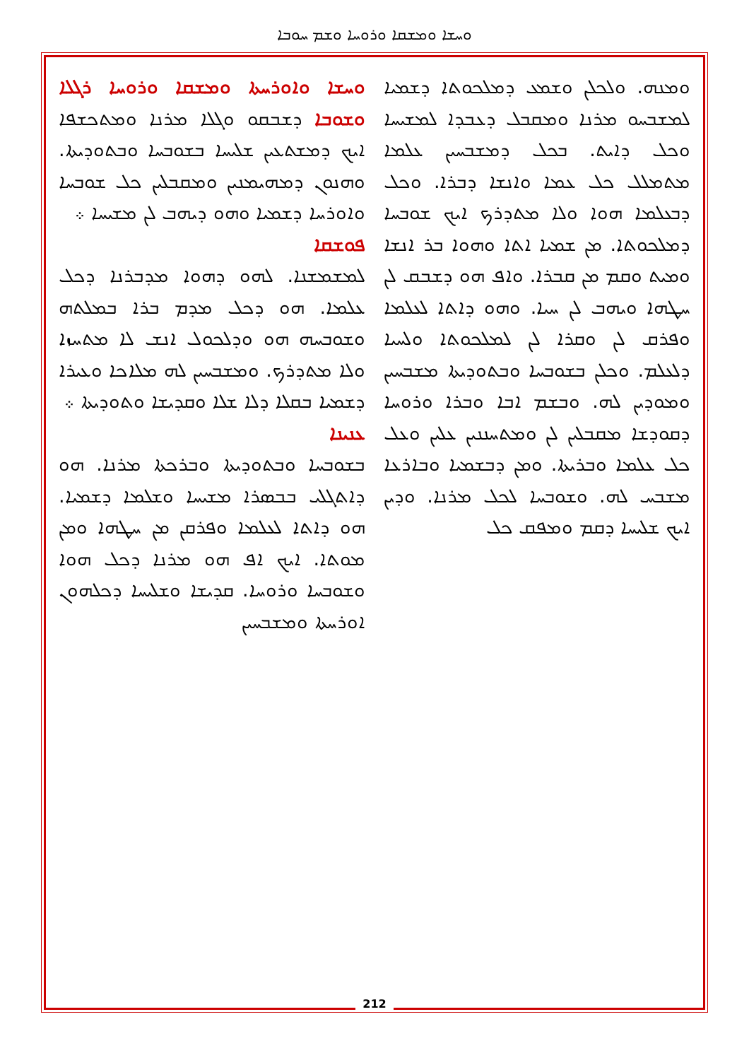ܘܚܫܐ ܘܡܫܩܐ ܘܪܘܚܐ ܘܫܡ ܚܘܒܐ
ܘܚܫܐ ܘܐܘܪܚܬܐ ܘܡܫܩܐ ܘܪܘܚܐ ܪܓܠܐ ܘܫܘܒܐ ܕܫܒܩܘ ܘܓܠܐ ܡܪܢܐ ܘܡܬܟܫܦܐ ܐܝܟ ܕܡܫܬܥܝܢ ܫܠܝܚܐ ܒܫܘܒܚܐ ܘܒܬܘܕܝܬܐ. ܘܗܢܘܢ ܕܡܗܝܡܢܝܢ ܘܡܩܒܠܝܢ ܟܠ ܫܘܒܚܐ ܘܐܘܪܚܐ ܕܫܡܝܐ ܘܗܘ ܕܝܗܒ ܠܢ ܡܫܝܚܐ ܀
ܦܘܫܩܐ
ܠܡܫܡܫܢܐ. ܠܗܘ ܕܗܘܐ ܡܕܒܪܢܐ ܕܟܠ ܥܠܡܐ. ܗܘ ܕܟܠ ܡܕܡ ܒܪܐ ܒܡܠܬܗ ܘܫܘܒܚܗ ܗܘ ܘܕܠܟܘܠ ܐܢܫ ܠܐ ܡܬܚܙܐ ܘܠܐ ܡܬܕܪܟ. ܘܡܫܒܚܝܢ ܠܗ ܡܠܐܟܐ ܘܥܝܪܐ ܕܫܡܝܐ ܒܩܠܐ ܕܠܐ ܫܠܐ ܘܩܕܝܫܐ ܘܬܘܕܝܬܐ ܀
ܥܢܝܢܐ
ܒܫܘܒܚܐ ܘܒܬܘܕܝܬܐ ܘܒܪܟܬܐ ܡܪܢܐ. ܗܘ ܕܐܬܓܠܝ ܒܒܣܪܐ ܡܫܝܚܐ ܘܫܠܡܐ ܕܫܡܝܐ. ܗܘ ܕܐܬܐ ܠܥܠܡܐ ܘܦܪܩܢ ܡܢ ܚܛܗܐ ܘܡܢ ܡܘܬܐ. ܐܝܟ ܐܦ ܗܘ ܡܪܢܐ ܕܟܠ ܗܘܐ ܘܫܘܒܚܐ ܘܪܘܚܐ. ܩܕܝܫܐ ܘܫܠܝܚܐ ܕܟܠܗܘܢ ܐܘܪܚܬܐ ܘܡܫܒܚܝܢ
ܘܡܢܗ. ܘܠܟܠܢ ܘܫܡܥ ܕܡܠܟܘܬܐ ܕܫܡܝܐ ܠܡܫܒܚܘ ܡܪܢܐ ܘܡܩܒܠ ܕܥܒܕܐ ܠܡܫܝܚܐ ܘܟܠ ܕܐܝܬ. ܒܟܠ ܕܡܫܒܚܝܢ ܥܠܡܐ ܡܬܡܠܠ ܟܠ ܥܡܐ ܘܐܢܫܐ ܕܒܪܐ. ܘܟܠ ܕܒܥܠܡܐ ܗܘܐ ܘܠܐ ܡܬܕܪܟ ܐܝܟ ܫܘܒܚܐ ܕܡܠܟܘܬܐ. ܡܢ ܫܡܝܐ ܐܬܐ ܘܗܘܐ ܒܪ ܐܢܫܐ ܘܡܝܬ ܘܩܡ ܡܢ ܩܒܪܐ. ܘܐܦ ܗܘ ܕܫܒܩ ܠܢ ܚܛܗܐ ܘܝܗܒ ܠܢ ܚܝܐ. ܘܗܘ ܕܐܬܐ ܠܥܠܡܐ ܘܦܪܩ ܠܢ ܘܩܪܐ ܠܢ ܠܡܠܟܘܬܐ ܘܠܚܝܐ ܕܠܥܠܡ. ܘܟܠܢ ܒܫܘܒܚܐ ܘܒܬܘܕܝܬܐ ܡܫܒܚܝܢ ܘܡܘܕܝܢ ܠܗ. ܘܒܫܡ ܐܒܐ ܘܒܪܐ ܘܪܘܚܐ ܕܩܘܕܫܐ ܡܩܒܠܝܢ ܠܢ ܘܡܬܚܢܢܝܢ ܥܠܝܢ ܘܥܠ ܟܠ ܥܠܡܐ ܘܒܪܝܬܐ. ܘܡܢ ܕܒܫܡܝܐ ܘܒܐܪܥܐ ܡܫܒܚ ܠܗ. ܘܫܘܒܚܐ ܠܟܠ ܡܪܢܐ. ܘܕܝܢ ܐܝܟ ܫܠܝܚܐ ܕܩܡ ܘܡܦܩ ܟܠ
212